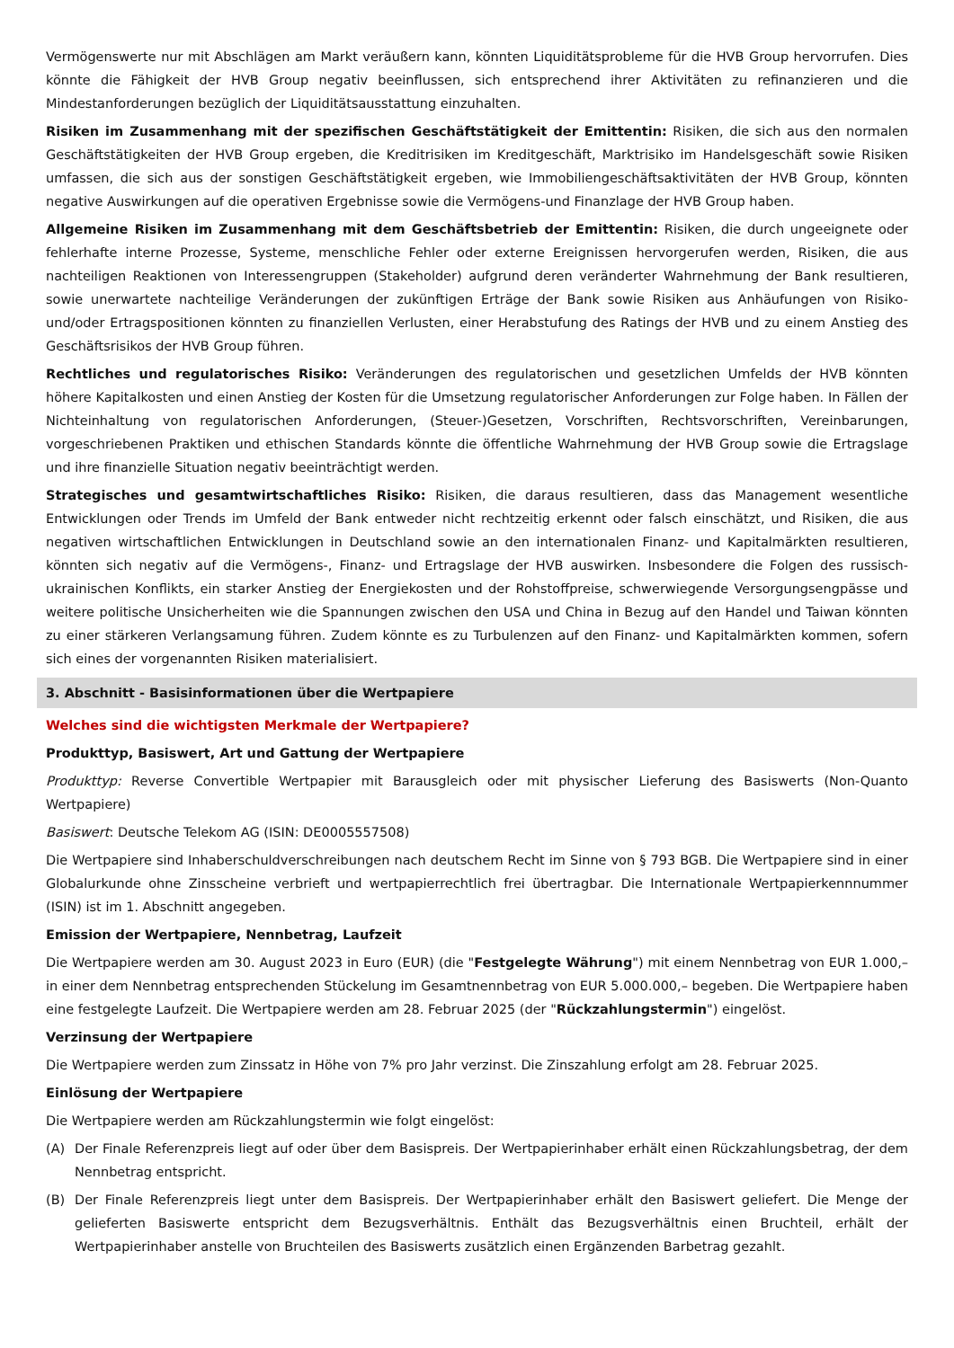Vermögenswerte nur mit Abschlägen am Markt veräußern kann, könnten Liquiditätsprobleme für die HVB Group hervorrufen. Dies könnte die Fähigkeit der HVB Group negativ beeinflussen, sich entsprechend ihrer Aktivitäten zu refinanzieren und die Mindestanforderungen bezüglich der Liquiditätsausstattung einzuhalten.
Risiken im Zusammenhang mit der spezifischen Geschäftstätigkeit der Emittentin: Risiken, die sich aus den normalen Geschäftstätigkeiten der HVB Group ergeben, die Kreditrisiken im Kreditgeschäft, Marktrisiko im Handelsgeschäft sowie Risiken umfassen, die sich aus der sonstigen Geschäftstätigkeit ergeben, wie Immobiliengeschäftsaktivitäten der HVB Group, könnten negative Auswirkungen auf die operativen Ergebnisse sowie die Vermögens-und Finanzlage der HVB Group haben.
Allgemeine Risiken im Zusammenhang mit dem Geschäftsbetrieb der Emittentin: Risiken, die durch ungeeignete oder fehlerhafte interne Prozesse, Systeme, menschliche Fehler oder externe Ereignissen hervorgerufen werden, Risiken, die aus nachteiligen Reaktionen von Interessengruppen (Stakeholder) aufgrund deren veränderter Wahrnehmung der Bank resultieren, sowie unerwartete nachteilige Veränderungen der zukünftigen Erträge der Bank sowie Risiken aus Anhäufungen von Risiko- und/oder Ertragspositionen könnten zu finanziellen Verlusten, einer Herabstufung des Ratings der HVB und zu einem Anstieg des Geschäftsrisikos der HVB Group führen.
Rechtliches und regulatorisches Risiko: Veränderungen des regulatorischen und gesetzlichen Umfelds der HVB könnten höhere Kapitalkosten und einen Anstieg der Kosten für die Umsetzung regulatorischer Anforderungen zur Folge haben. In Fällen der Nichteinhaltung von regulatorischen Anforderungen, (Steuer-)Gesetzen, Vorschriften, Rechtsvorschriften, Vereinbarungen, vorgeschriebenen Praktiken und ethischen Standards könnte die öffentliche Wahrnehmung der HVB Group sowie die Ertragslage und ihre finanzielle Situation negativ beeinträchtigt werden.
Strategisches und gesamtwirtschaftliches Risiko: Risiken, die daraus resultieren, dass das Management wesentliche Entwicklungen oder Trends im Umfeld der Bank entweder nicht rechtzeitig erkennt oder falsch einschätzt, und Risiken, die aus negativen wirtschaftlichen Entwicklungen in Deutschland sowie an den internationalen Finanz- und Kapitalmärkten resultieren, könnten sich negativ auf die Vermögens-, Finanz- und Ertragslage der HVB auswirken. Insbesondere die Folgen des russisch-ukrainischen Konflikts, ein starker Anstieg der Energiekosten und der Rohstoffpreise, schwerwiegende Versorgungsengpässe und weitere politische Unsicherheiten wie die Spannungen zwischen den USA und China in Bezug auf den Handel und Taiwan könnten zu einer stärkeren Verlangsamung führen. Zudem könnte es zu Turbulenzen auf den Finanz- und Kapitalmärkten kommen, sofern sich eines der vorgenannten Risiken materialisiert.
3. Abschnitt - Basisinformationen über die Wertpapiere
Welches sind die wichtigsten Merkmale der Wertpapiere?
Produkttyp, Basiswert, Art und Gattung der Wertpapiere
Produkttyp: Reverse Convertible Wertpapier mit Barausgleich oder mit physischer Lieferung des Basiswerts (Non-Quanto Wertpapiere)
Basiswert: Deutsche Telekom AG (ISIN: DE0005557508)
Die Wertpapiere sind Inhaberschuldverschreibungen nach deutschem Recht im Sinne von § 793 BGB. Die Wertpapiere sind in einer Globalurkunde ohne Zinsscheine verbrieft und wertpapierrechtlich frei übertragbar. Die Internationale Wertpapierkennnummer (ISIN) ist im 1. Abschnitt angegeben.
Emission der Wertpapiere, Nennbetrag, Laufzeit
Die Wertpapiere werden am 30. August 2023 in Euro (EUR) (die "Festgelegte Währung") mit einem Nennbetrag von EUR 1.000,– in einer dem Nennbetrag entsprechenden Stückelung im Gesamtnennbetrag von EUR 5.000.000,– begeben. Die Wertpapiere haben eine festgelegte Laufzeit. Die Wertpapiere werden am 28. Februar 2025 (der "Rückzahlungstermin") eingelöst.
Verzinsung der Wertpapiere
Die Wertpapiere werden zum Zinssatz in Höhe von 7% pro Jahr verzinst. Die Zinszahlung erfolgt am 28. Februar 2025.
Einlösung der Wertpapiere
Die Wertpapiere werden am Rückzahlungstermin wie folgt eingelöst:
(A) Der Finale Referenzpreis liegt auf oder über dem Basispreis. Der Wertpapierinhaber erhält einen Rückzahlungsbetrag, der dem Nennbetrag entspricht.
(B) Der Finale Referenzpreis liegt unter dem Basispreis. Der Wertpapierinhaber erhält den Basiswert geliefert. Die Menge der gelieferten Basiswerte entspricht dem Bezugsverhältnis. Enthält das Bezugsverhältnis einen Bruchteil, erhält der Wertpapierinhaber anstelle von Bruchteilen des Basiswerts zusätzlich einen Ergänzenden Barbetrag gezahlt.